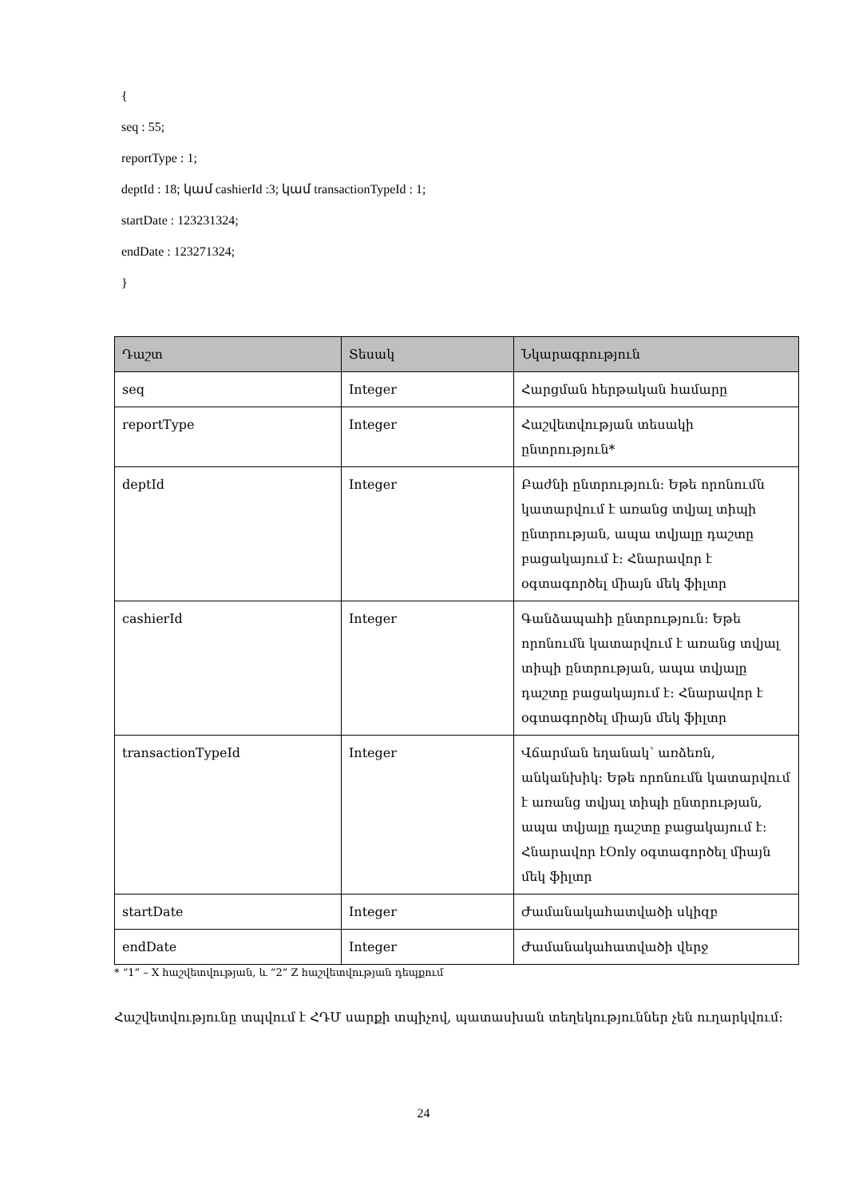{
seq : 55;
reportType : 1;
deptId : 18; կամ cashierId :3; կամ transactionTypeId : 1;
startDate : 123231324;
endDate : 123271324;
}
| Դաշտ | Տեսակ | Նկարագրություն |
| --- | --- | --- |
| seq | Integer | Հարցման հերթական համարը |
| reportType | Integer | Հաշվետվության տեսակի ընտրություն* |
| deptId | Integer | Բաժնի ընտրություն: Եթե որոնումն կատարվում է առանց տվյալ տիպի ընտրության, ապա տվյալը դաշտը բացակայում է: Հնարավոր է օգտագործել միայն մեկ ֆիլտր |
| cashierId | Integer | Գանձապահի ընտրություն: Եթե որոնումն կատարվում է առանց տվյալ տիպի ընտրության, ապա տվյալը դաշտը բացակայում է: Հնարավոր է օգտագործել միայն մեկ ֆիլտր |
| transactionTypeId | Integer | Վճարման եղանակ՝ առձեռն, անկանխիկ: Եթե որոնումն կատարվում է առանց տվյալ տիպի ընտրության, ապա տվյալը դաշտը բացակայում է: Հնարավոր էOnly օգտագործել միայն մեկ ֆիլտր |
| startDate | Integer | Ժամանակահատվածի սկիզբ |
| endDate | Integer | Ժամանակահատվածի վերջ |
* “1” – X հաշվետվության, և “2” Z հաշվետվության դեպքում
Հաշվետվությունը տպվում է ՀԴՄ սարքի տպիչով, պատասխան տեղեկություններ չեն ուղարկվում:
24